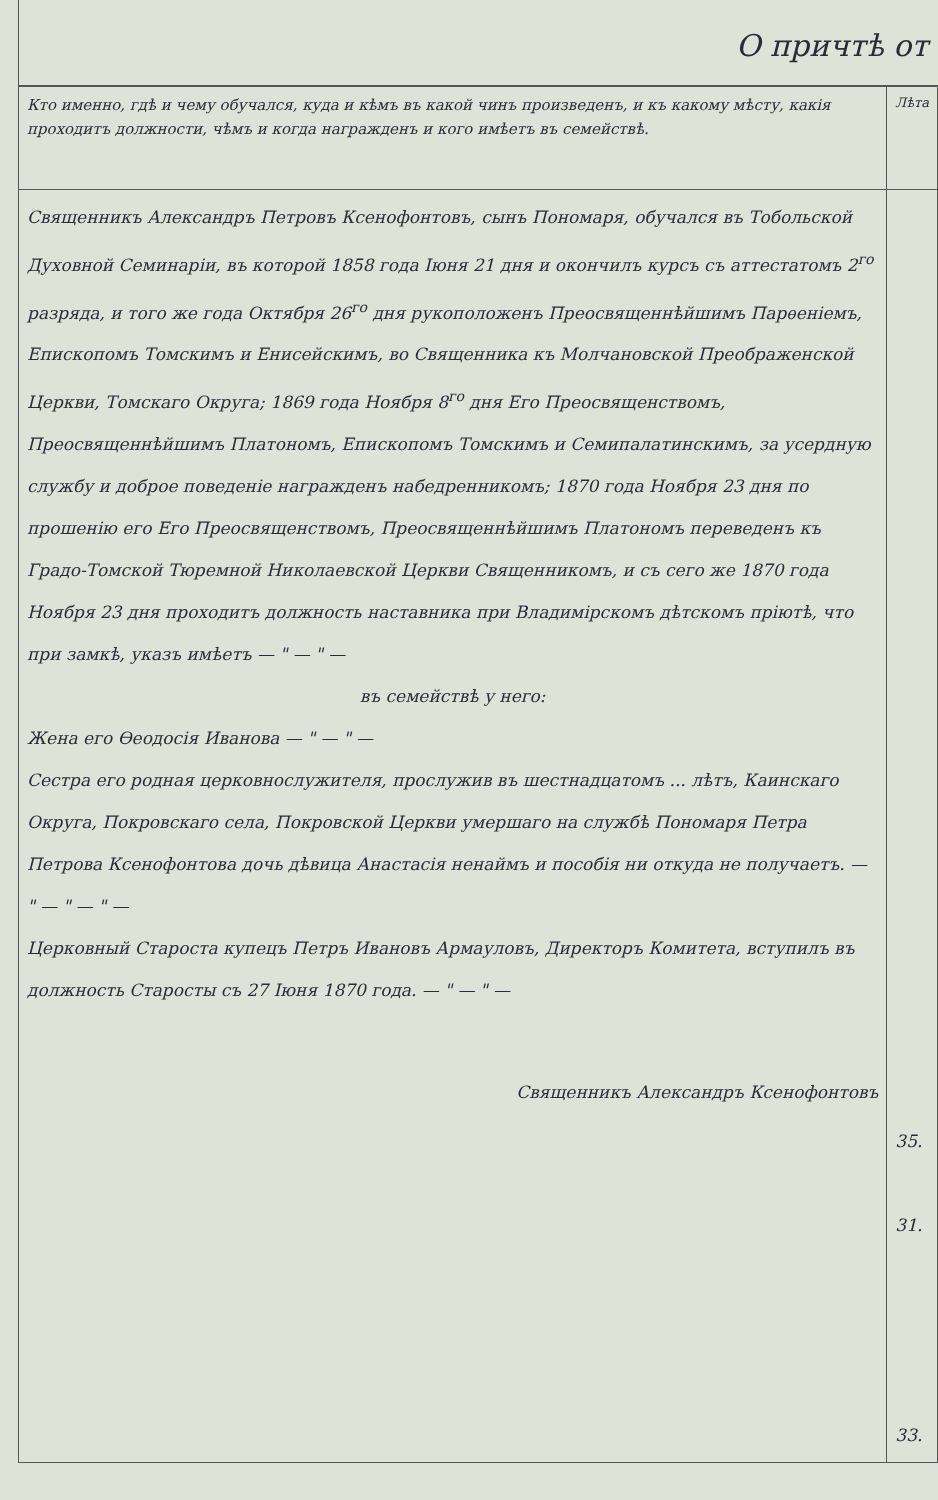О причтѣ от
| Кто именно, гдѣ и чему обучался, куда и кѣмъ въ какой чинъ произведенъ, и къ какому мѣсту, какія проходитъ должности, чѣмъ и когда награжденъ и кого имѣетъ въ семействѣ. | Лѣта |
| Священникъ Александръ Петровъ Ксенофонтовъ, сынъ Пономаря, обучался въ Тобольской Духовной Семинаріи, въ которой 1858 года Іюня 21 дня и окончилъ курсъ съ аттестатомъ 2<sup>го</sup> разряда, и того же года Октября 26<sup>го</sup> дня рукоположенъ Преосвященнѣйшимъ Парѳеніемъ, Епископомъ Томскимъ и Енисейскимъ, во Священника къ Молчановской Преображенской Церкви, Томскаго Округа; 1869 года Ноября 8<sup>го</sup> дня Его Преосвященствомъ, Преосвященнѣйшимъ Платономъ, Епископомъ Томскимъ и Семипалатинскимъ, за усердную службу и доброе поведеніе награжденъ набедренникомъ; 1870 года Ноября 23 дня по прошенію его Его Преосвященствомъ, Преосвященнѣйшимъ Платономъ переведенъ къ Градо-Томской Тюремной Николаевской Церкви Священникомъ, и съ сего же 1870 года Ноября 23 дня проходитъ должность наставника при Владимірскомъ дѣтскомъ пріютѣ, что при замкѣ, указъ имѣетъ — " — " — въ семействѣ у него: Жена его Ѳеодосія Иванова — " — " — Сестра его родная церковнослужителя, прослужив въ шестнадцатомъ ... лѣтъ, Каинскаго Округа, Покровскаго села, Покровской Церкви умершаго на службѣ Пономаря Петра Петрова Ксенофонтова дочь дѣвица Анастасія ненаймъ и пособія ни откуда не получаетъ. — " — " — " — Церковный Староста купецъ Петръ Ивановъ Армауловъ, Директоръ Комитета, вступилъ въ должность Старосты съ 27 Іюня 1870 года. — " — " — Священникъ Александръ Ксенофонтовъ | 35. 31. 33. |